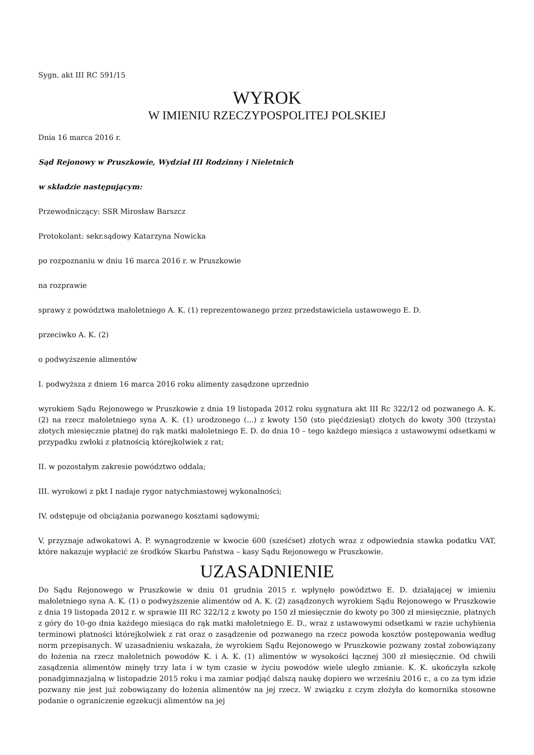Sygn. akt III RC 591/15
WYROK
W IMIENIU RZECZYPOSPOLITEJ POLSKIEJ
Dnia 16 marca 2016 r.
Sąd Rejonowy w Pruszkowie, Wydział III Rodzinny i Nieletnich
w składzie następującym:
Przewodniczący: SSR Mirosław Barszcz
Protokolant: sekr.sądowy Katarzyna Nowicka
po rozpoznaniu w dniu 16 marca 2016 r. w Pruszkowie
na rozprawie
sprawy z powództwa małoletniego A. K. (1) reprezentowanego przez przedstawiciela ustawowego E. D.
przeciwko A. K. (2)
o podwyższenie alimentów
I. podwyższa z dniem 16 marca 2016 roku alimenty zasądzone uprzednio
wyrokiem Sądu Rejonowego w Pruszkowie z dnia 19 listopada 2012 roku sygnatura akt III Rc 322/12 od pozwanego A. K. (2) na rzecz małoletniego syna A. K. (1) urodzonego (...) z kwoty 150 (sto pięćdziesiąt) złotych do kwoty 300 (trzysta) złotych miesięcznie płatnej do rąk matki małoletniego E. D. do dnia 10 – tego każdego miesiąca z ustawowymi odsetkami w przypadku zwłoki z płatnością którejkolwiek z rat;
II. w pozostałym zakresie powództwo oddala;
III. wyrokowi z pkt I nadaje rygor natychmiastowej wykonalności;
IV. odstępuje od obciążania pozwanego kosztami sądowymi;
V. przyznaje adwokatowi A. P. wynagrodzenie w kwocie 600 (sześćset) złotych wraz z odpowiednia stawka podatku VAT, które nakazuje wypłacić ze środków Skarbu Państwa – kasy Sądu Rejonowego w Pruszkowie.
UZASADNIENIE
Do Sądu Rejonowego w Pruszkowie w dniu 01 grudnia 2015 r. wpłynęło powództwo E. D. działającej w imieniu małoletniego syna A. K. (1) o podwyższenie alimentów od A. K. (2) zasądzonych wyrokiem Sądu Rejonowego w Pruszkowie z dnia 19 listopada 2012 r. w sprawie III RC 322/12 z kwoty po 150 zł miesięcznie do kwoty po 300 zł miesięcznie, płatnych z góry do 10-go dnia każdego miesiąca do rąk matki małoletniego E. D., wraz z ustawowymi odsetkami w razie uchybienia terminowi płatności którejkolwiek z rat oraz o zasądzenie od pozwanego na rzecz powoda kosztów postępowania według norm przepisanych. W uzasadnieniu wskazała, że wyrokiem Sądu Rejonowego w Pruszkowie pozwany został zobowiązany do łożenia na rzecz małoletnich powodów K. i A. K. (1) alimentów w wysokości łącznej 300 zł miesięcznie. Od chwili zasądzenia alimentów minęły trzy lata i w tym czasie w życiu powodów wiele uległo zmianie. K. K. ukończyła szkołę ponadgimnazjalną w listopadzie 2015 roku i ma zamiar podjąć dalszą naukę dopiero we wrześniu 2016 r., a co za tym idzie pozwany nie jest już zobowiązany do łożenia alimentów na jej rzecz. W związku z czym złożyła do komornika stosowne podanie o ograniczenie egzekucji alimentów na jej